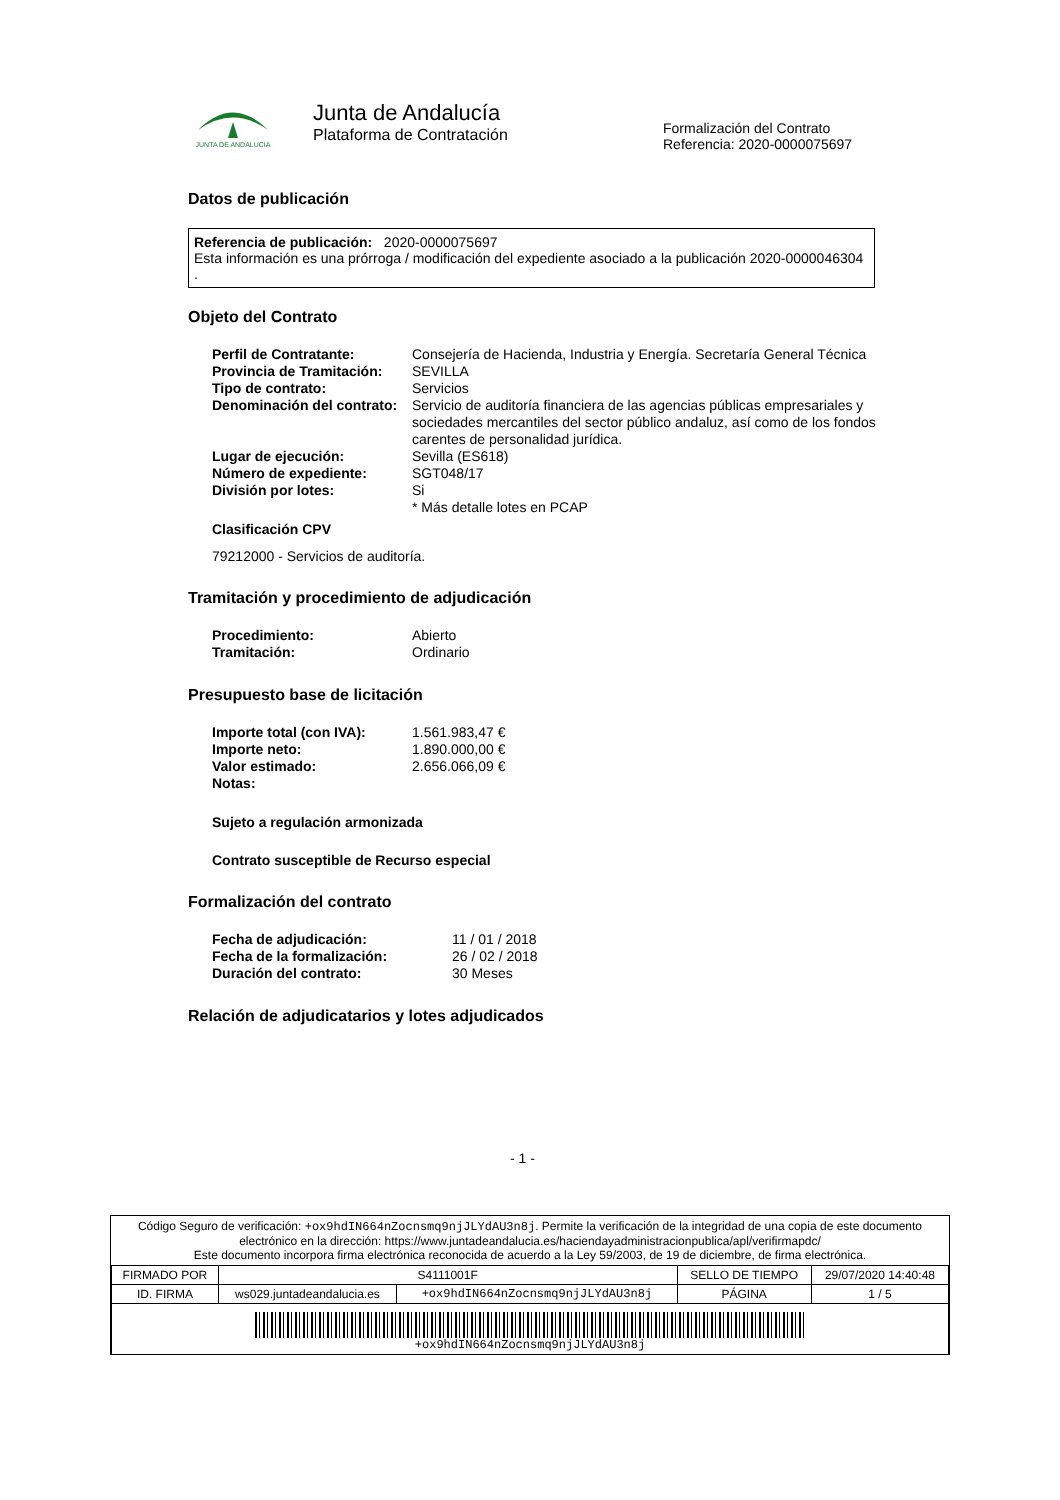JUNTA DE ANDALUCIA
Junta de Andalucía
Plataforma de Contratación
Formalización del Contrato
Referencia: 2020-0000075697
Datos de publicación
Referencia de publicación: 2020-0000075697
Esta información es una prórroga / modificación del expediente asociado a la publicación 2020-0000046304
.
Objeto del Contrato
| Perfil de Contratante: | Consejería de Hacienda, Industria y Energía. Secretaría General Técnica |
| Provincia de Tramitación: | SEVILLA |
| Tipo de contrato: | Servicios |
| Denominación del contrato: | Servicio de auditoría financiera de las agencias públicas empresariales y sociedades mercantiles del sector público andaluz, así como de los fondos carentes de personalidad jurídica. |
| Lugar de ejecución: | Sevilla (ES618) |
| Número de expediente: | SGT048/17 |
| División por lotes: | Si * Más detalle lotes en PCAP |
| Clasificación CPV | |
79212000 - Servicios de auditoría.
Tramitación y procedimiento de adjudicación
| Procedimiento: | Abierto |
| Tramitación: | Ordinario |
Presupuesto base de licitación
| Importe total (con IVA): | 1.561.983,47 € |
| Importe neto: | 1.890.000,00 € |
| Valor estimado: | 2.656.066,09 € |
| Notas: | |
Sujeto a regulación armonizada
Contrato susceptible de Recurso especial
Formalización del contrato
| Fecha de adjudicación: | 11 / 01 / 2018 |
| Fecha de la formalización: | 26 / 02 / 2018 |
| Duración del contrato: | 30 Meses |
Relación de adjudicatarios y lotes adjudicados
- 1 -
Código Seguro de verificación: +ox9hdIN664nZocnsmq9njJLYdAU3n8j. Permite la verificación de la integridad de una copia de este documento electrónico en la dirección: https://www.juntadeandalucia.es/haciendayadministracionpublica/apl/verifirmapdc/
Este documento incorpora firma electrónica reconocida de acuerdo a la Ley 59/2003, de 19 de diciembre, de firma electrónica.
| FIRMADO POR | S4111001F | | SELLO DE TIEMPO | 29/07/2020 14:40:48 |
| ID. FIRMA | ws029.juntadeandalucia.es | +ox9hdIN664nZocnsmq9njJLYdAU3n8j | PÁGINA | 1 / 5 |
| +ox9hdIN664nZocnsmq9njJLYdAU3n8j | | | | |